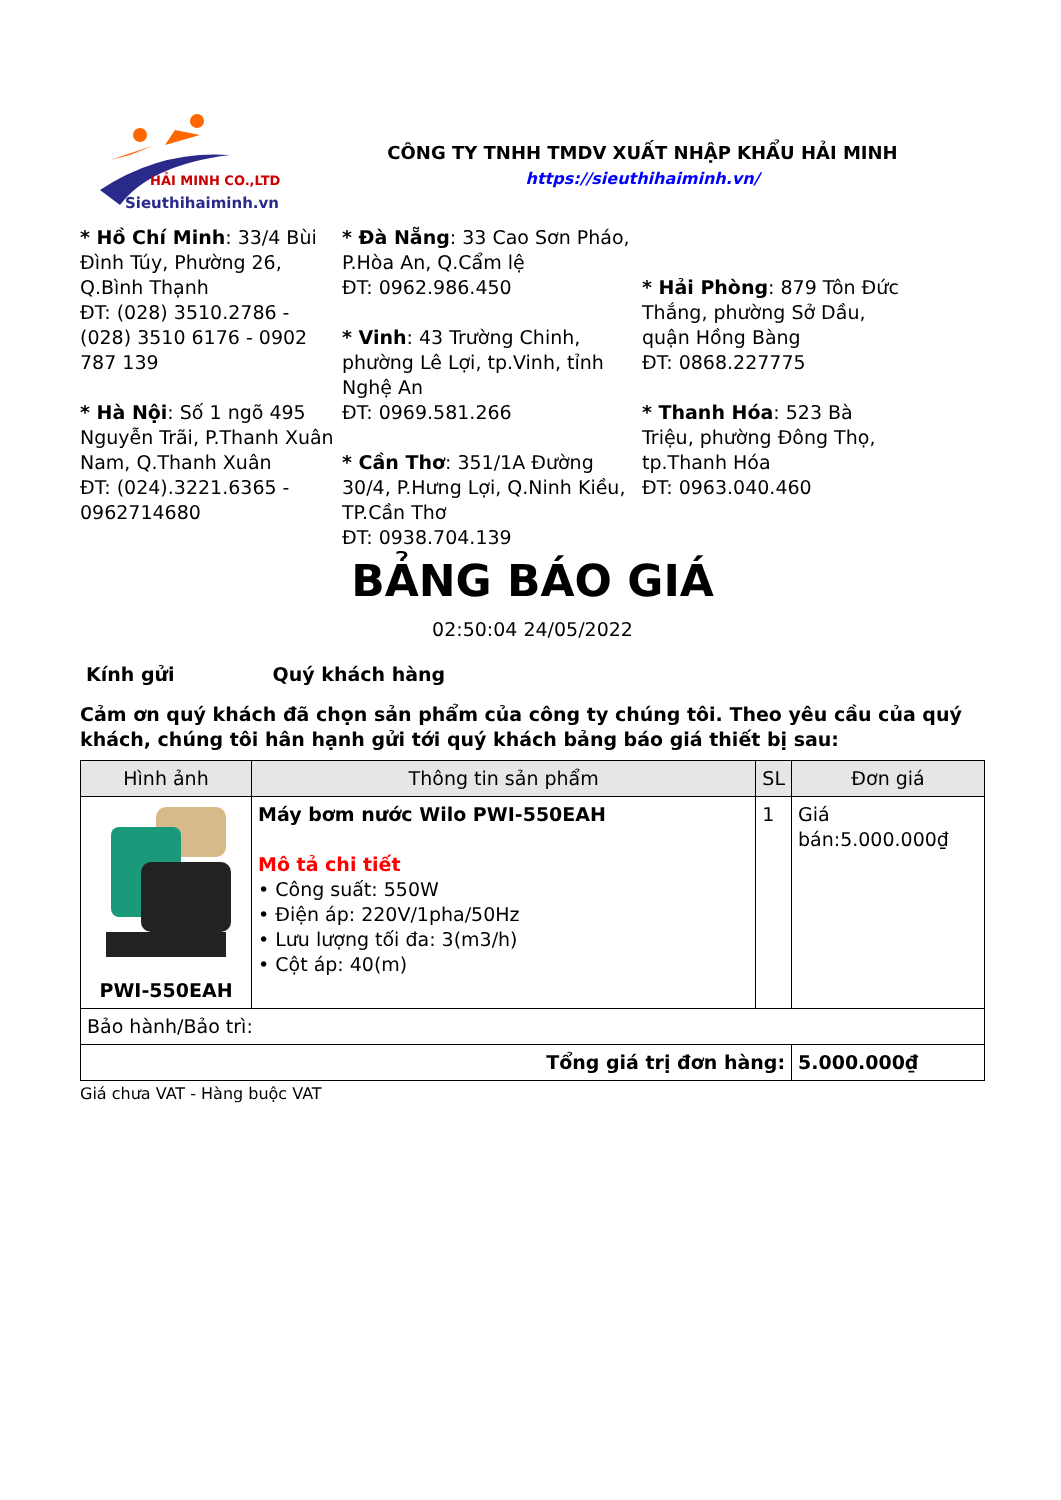HẢI MINH CO.,LTD
Sieuthihaiminh.vn
CÔNG TY TNHH TMDV XUẤT NHẬP KHẨU HẢI MINH
https://sieuthihaiminh.vn/
* Hồ Chí Minh: 33/4 Bùi Đình Túy, Phường 26, Q.Bình Thạnh
ĐT: (028) 3510.2786 - (028) 3510 6176 - 0902 787 139
* Hà Nội: Số 1 ngõ 495 Nguyễn Trãi, P.Thanh Xuân Nam, Q.Thanh Xuân
ĐT: (024).3221.6365 - 0962714680
* Đà Nẵng: 33 Cao Sơn Pháo, P.Hòa An, Q.Cẩm lệ
ĐT: 0962.986.450
* Vinh: 43 Trường Chinh, phường Lê Lợi, tp.Vinh, tỉnh Nghệ An
ĐT: 0969.581.266
* Cần Thơ: 351/1A Đường 30/4, P.Hưng Lợi, Q.Ninh Kiều, TP.Cần Thơ
ĐT: 0938.704.139
* Hải Phòng: 879 Tôn Đức Thắng, phường Sở Dầu, quận Hồng Bàng
ĐT: 0868.227775
* Thanh Hóa: 523 Bà Triệu, phường Đông Thọ, tp.Thanh Hóa
ĐT: 0963.040.460
BẢNG BÁO GIÁ
02:50:04 24/05/2022
Kính gửi Quý khách hàng
Cảm ơn quý khách đã chọn sản phẩm của công ty chúng tôi. Theo yêu cầu của quý khách, chúng tôi hân hạnh gửi tới quý khách bảng báo giá thiết bị sau:
| Hình ảnh | Thông tin sản phẩm | SL | Đơn giá |
| --- | --- | --- | --- |
| PWI-550EAH | Máy bơm nước Wilo PWI-550EAH Mô tả chi tiết • Công suất: 550W • Điện áp: 220V/1pha/50Hz • Lưu lượng tối đa: 3(m3/h) • Cột áp: 40(m) | 1 | Giá bán:5.000.000₫ |
| Bảo hành/Bảo trì: | | | |
| Tổng giá trị đơn hàng: | | | 5.000.000₫ |
Giá chưa VAT - Hàng buộc VAT